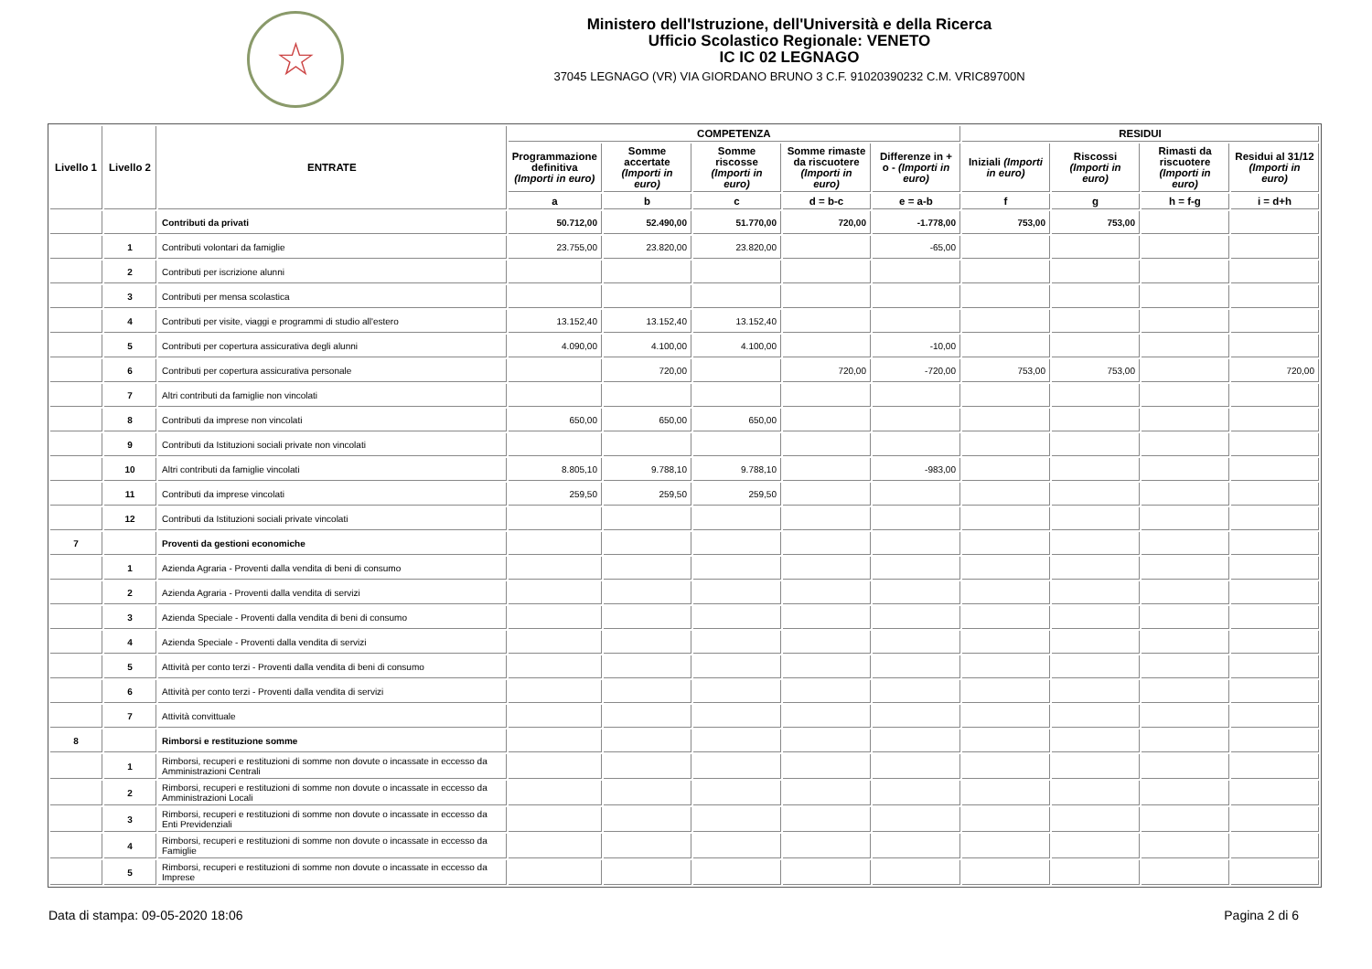☆
Ministero dell'Istruzione, dell'Università e della Ricerca
Ufficio Scolastico Regionale: VENETO
IC IC 02 LEGNAGO
37045 LEGNAGO (VR) VIA GIORDANO BRUNO 3 C.F. 91020390232 C.M. VRIC89700N
| Livello 1 | Livello 2 | ENTRATE | COMPETENZA | | | | | RESIDUI | | | |
| --- | --- | --- | --- | --- | --- | --- | --- | --- | --- | --- | --- |
| | | | Programmazione definitiva (Importi in euro) | Somme accertate (Importi in euro) | Somme riscosse (Importi in euro) | Somme rimaste da riscuotere (Importi in euro) | Differenze in + o - (Importi in euro) | Iniziali (Importi in euro) | Riscossi (Importi in euro) | Rimasti da riscuotere (Importi in euro) | Residui al 31/12 (Importi in euro) |
| | | | a | b | c | d = b-c | e = a-b | f | g | h = f-g | i = d+h |
| | | Contributi da privati | 50.712,00 | 52.490,00 | 51.770,00 | 720,00 | -1.778,00 | 753,00 | 753,00 | | |
| | 1 | Contributi volontari da famiglie | 23.755,00 | 23.820,00 | 23.820,00 | | -65,00 | | | | |
| | 2 | Contributi per iscrizione alunni | | | | | | | | | |
| | 3 | Contributi per mensa scolastica | | | | | | | | | |
| | 4 | Contributi per visite, viaggi e programmi di studio all'estero | 13.152,40 | 13.152,40 | 13.152,40 | | | | | | |
| | 5 | Contributi per copertura assicurativa degli alunni | 4.090,00 | 4.100,00 | 4.100,00 | | -10,00 | | | | |
| | 6 | Contributi per copertura assicurativa personale | | 720,00 | | 720,00 | -720,00 | 753,00 | 753,00 | | 720,00 |
| | 7 | Altri contributi da famiglie non vincolati | | | | | | | | | |
| | 8 | Contributi da imprese non vincolati | 650,00 | 650,00 | 650,00 | | | | | | |
| | 9 | Contributi da Istituzioni sociali private non vincolati | | | | | | | | | |
| | 10 | Altri contributi da famiglie vincolati | 8.805,10 | 9.788,10 | 9.788,10 | | -983,00 | | | | |
| | 11 | Contributi da imprese vincolati | 259,50 | 259,50 | 259,50 | | | | | | |
| | 12 | Contributi da Istituzioni sociali private vincolati | | | | | | | | | |
| 7 | | Proventi da gestioni economiche | | | | | | | | | |
| | 1 | Azienda Agraria - Proventi dalla vendita di beni di consumo | | | | | | | | | |
| | 2 | Azienda Agraria - Proventi dalla vendita di servizi | | | | | | | | | |
| | 3 | Azienda Speciale - Proventi dalla vendita di beni di consumo | | | | | | | | | |
| | 4 | Azienda Speciale - Proventi dalla vendita di servizi | | | | | | | | | |
| | 5 | Attività per conto terzi - Proventi dalla vendita di beni di consumo | | | | | | | | | |
| | 6 | Attività per conto terzi - Proventi dalla vendita di servizi | | | | | | | | | |
| | 7 | Attività convittuale | | | | | | | | | |
| 8 | | Rimborsi e restituzione somme | | | | | | | | | |
| | 1 | Rimborsi, recuperi e restituzioni di somme non dovute o incassate in eccesso da Amministrazioni Centrali | | | | | | | | | |
| | 2 | Rimborsi, recuperi e restituzioni di somme non dovute o incassate in eccesso da Amministrazioni Locali | | | | | | | | | |
| | 3 | Rimborsi, recuperi e restituzioni di somme non dovute o incassate in eccesso da Enti Previdenziali | | | | | | | | | |
| | 4 | Rimborsi, recuperi e restituzioni di somme non dovute o incassate in eccesso da Famiglie | | | | | | | | | |
| | 5 | Rimborsi, recuperi e restituzioni di somme non dovute o incassate in eccesso da Imprese | | | | | | | | | |
Data di stampa: 09-05-2020 18:06 Pagina 2 di 6